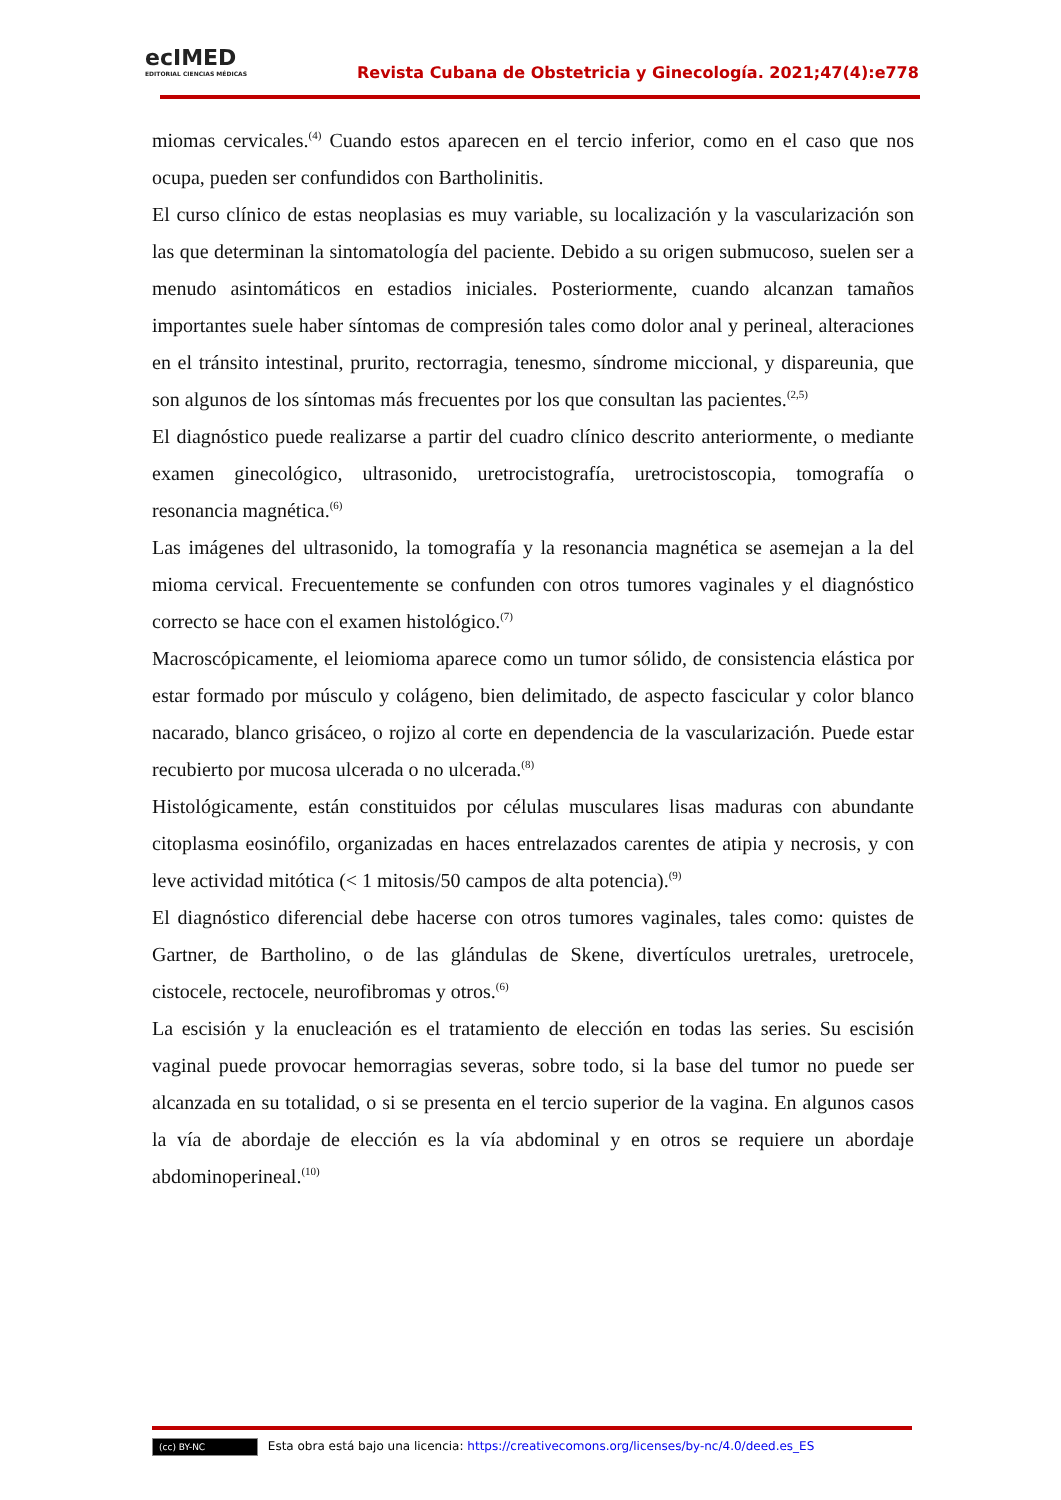ecIMED
EDITORIAL CIENCIAS MÉDICAS
Revista Cubana de Obstetricia y Ginecología. 2021;47(4):e778
miomas cervicales.<sup>(4)</sup> Cuando estos aparecen en el tercio inferior, como en el caso que nos ocupa, pueden ser confundidos con Bartholinitis.
El curso clínico de estas neoplasias es muy variable, su localización y la vascularización son las que determinan la sintomatología del paciente. Debido a su origen submucoso, suelen ser a menudo asintomáticos en estadios iniciales. Posteriormente, cuando alcanzan tamaños importantes suele haber síntomas de compresión tales como dolor anal y perineal, alteraciones en el tránsito intestinal, prurito, rectorragia, tenesmo, síndrome miccional, y dispareunia, que son algunos de los síntomas más frecuentes por los que consultan las pacientes.<sup>(2,5)</sup>
El diagnóstico puede realizarse a partir del cuadro clínico descrito anteriormente, o mediante examen ginecológico, ultrasonido, uretrocistografía, uretrocistoscopia, tomografía o resonancia magnética.<sup>(6)</sup>
Las imágenes del ultrasonido, la tomografía y la resonancia magnética se asemejan a la del mioma cervical. Frecuentemente se confunden con otros tumores vaginales y el diagnóstico correcto se hace con el examen histológico.<sup>(7)</sup>
Macroscópicamente, el leiomioma aparece como un tumor sólido, de consistencia elástica por estar formado por músculo y colágeno, bien delimitado, de aspecto fascicular y color blanco nacarado, blanco grisáceo, o rojizo al corte en dependencia de la vascularización. Puede estar recubierto por mucosa ulcerada o no ulcerada.<sup>(8)</sup>
Histológicamente, están constituidos por células musculares lisas maduras con abundante citoplasma eosinófilo, organizadas en haces entrelazados carentes de atipia y necrosis, y con leve actividad mitótica (< 1 mitosis/50 campos de alta potencia).<sup>(9)</sup>
El diagnóstico diferencial debe hacerse con otros tumores vaginales, tales como: quistes de Gartner, de Bartholino, o de las glándulas de Skene, divertículos uretrales, uretrocele, cistocele, rectocele, neurofibromas y otros.<sup>(6)</sup>
La escisión y la enucleación es el tratamiento de elección en todas las series. Su escisión vaginal puede provocar hemorragias severas, sobre todo, si la base del tumor no puede ser alcanzada en su totalidad, o si se presenta en el tercio superior de la vagina. En algunos casos la vía de abordaje de elección es la vía abdominal y en otros se requiere un abordaje abdominoperineal.<sup>(10)</sup>
(cc) BY-NC Esta obra está bajo una licencia: https://creativecomons.org/licenses/by-nc/4.0/deed.es_ES